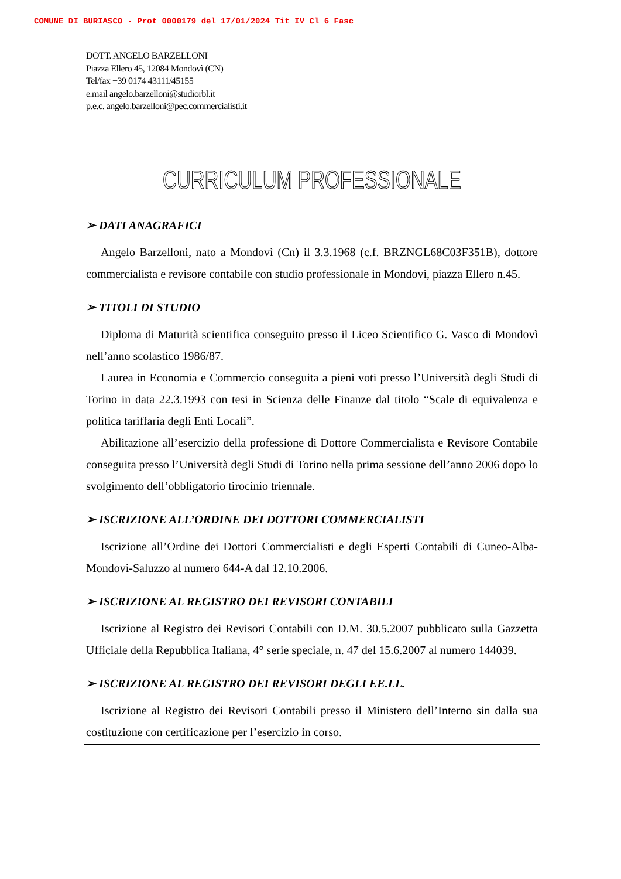COMUNE DI BURIASCO - Prot 0000179 del 17/01/2024 Tit IV Cl 6 Fasc
DOTT. ANGELO BARZELLONI
Piazza Ellero 45, 12084 Mondovì (CN)
Tel/fax +39 0174 43111/45155
e.mail angelo.barzelloni@studiorbl.it
p.e.c. angelo.barzelloni@pec.commercialisti.it
CURRICULUM PROFESSIONALE
➢ DATI ANAGRAFICI
Angelo Barzelloni, nato a Mondovì (Cn) il 3.3.1968 (c.f. BRZNGL68C03F351B), dottore commercialista e revisore contabile con studio professionale in Mondovì, piazza Ellero n.45.
➢ TITOLI DI STUDIO
Diploma di Maturità scientifica conseguito presso il Liceo Scientifico G. Vasco di Mondovì nell’anno scolastico 1986/87.
Laurea in Economia e Commercio conseguita a pieni voti presso l’Università degli Studi di Torino in data 22.3.1993 con tesi in Scienza delle Finanze dal titolo “Scale di equivalenza e politica tariffaria degli Enti Locali”.
Abilitazione all’esercizio della professione di Dottore Commercialista e Revisore Contabile conseguita presso l’Università degli Studi di Torino nella prima sessione dell’anno 2006 dopo lo svolgimento dell’obbligatorio tirocinio triennale.
➢ ISCRIZIONE ALL’ORDINE DEI DOTTORI COMMERCIALISTI
Iscrizione all’Ordine dei Dottori Commercialisti e degli Esperti Contabili di Cuneo-Alba-Mondovì-Saluzzo al numero 644-A dal 12.10.2006.
➢ ISCRIZIONE AL REGISTRO DEI REVISORI CONTABILI
Iscrizione al Registro dei Revisori Contabili con D.M. 30.5.2007 pubblicato sulla Gazzetta Ufficiale della Repubblica Italiana, 4° serie speciale, n. 47 del 15.6.2007 al numero 144039.
➢ ISCRIZIONE AL REGISTRO DEI REVISORI DEGLI EE.LL.
Iscrizione al Registro dei Revisori Contabili presso il Ministero dell’Interno sin dalla sua costituzione con certificazione per l’esercizio in corso.